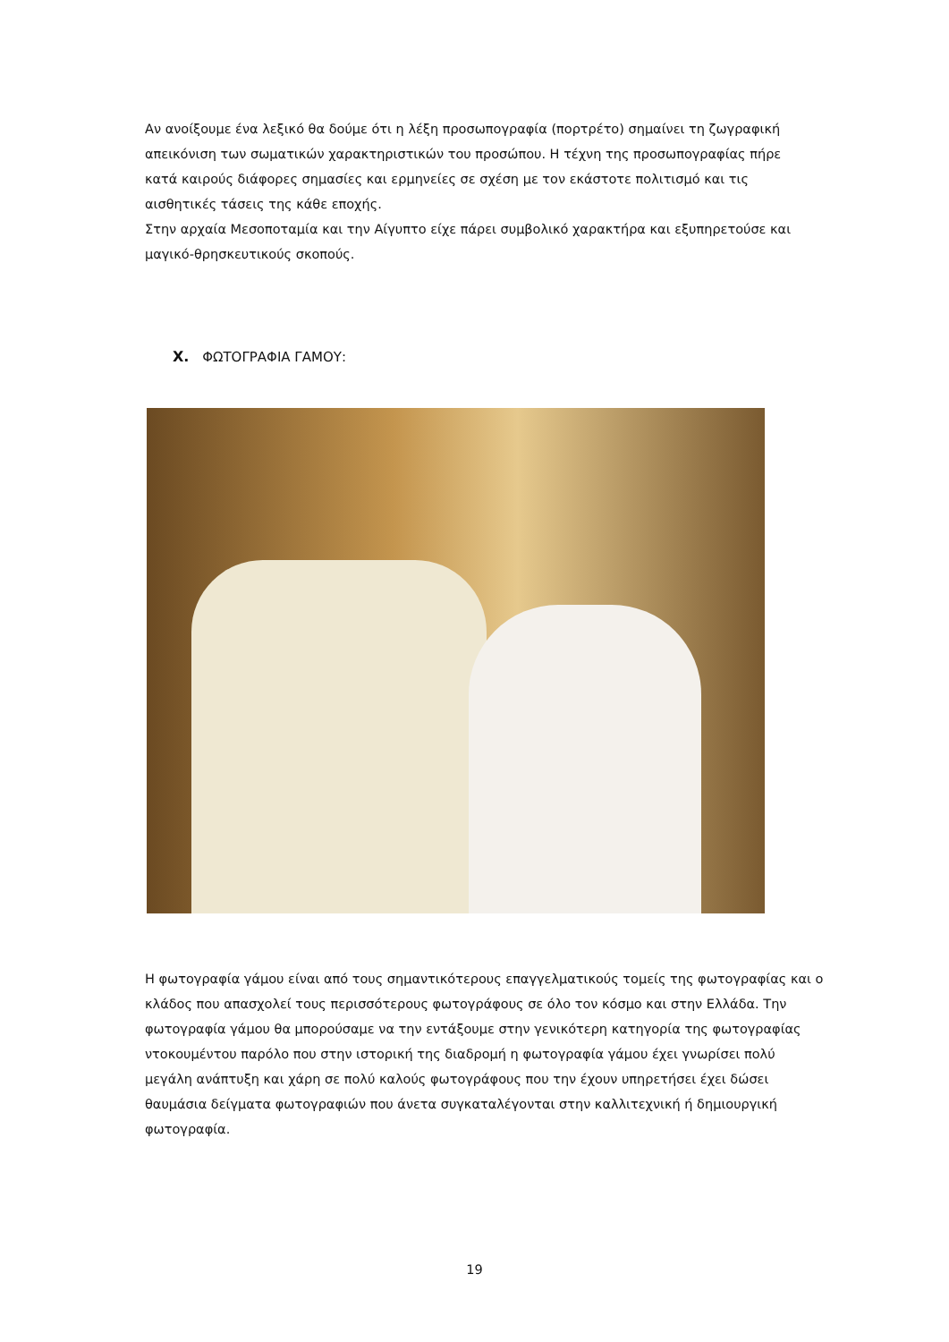Αν ανοίξουμε ένα λεξικό θα δούμε ότι η λέξη προσωπογραφία (πορτρέτο) σημαίνει τη ζωγραφική απεικόνιση των σωματικών χαρακτηριστικών του προσώπου. Η τέχνη της προσωπογραφίας πήρε κατά καιρούς διάφορες σημασίες και ερμηνείες σε σχέση με τον εκάστοτε πολιτισμό και τις αισθητικές τάσεις της κάθε εποχής.
Στην αρχαία Μεσοποταμία και την Αίγυπτο είχε πάρει συμβολικό χαρακτήρα και εξυπηρετούσε και μαγικό-θρησκευτικούς σκοπούς.
X. ΦΩΤΟΓΡΑΦΙΑ ΓΑΜΟΥ:
Η φωτογραφία γάμου είναι από τους σημαντικότερους επαγγελματικούς τομείς της φωτογραφίας και ο κλάδος που απασχολεί τους περισσότερους φωτογράφους σε όλο τον κόσμο και στην Ελλάδα. Την φωτογραφία γάμου θα μπορούσαμε να την εντάξουμε στην γενικότερη κατηγορία της φωτογραφίας ντοκουμέντου παρόλο που στην ιστορική της διαδρομή η φωτογραφία γάμου έχει γνωρίσει πολύ μεγάλη ανάπτυξη και χάρη σε πολύ καλούς φωτογράφους που την έχουν υπηρετήσει έχει δώσει θαυμάσια δείγματα φωτογραφιών που άνετα συγκαταλέγονται στην καλλιτεχνική ή δημιουργική φωτογραφία.
19